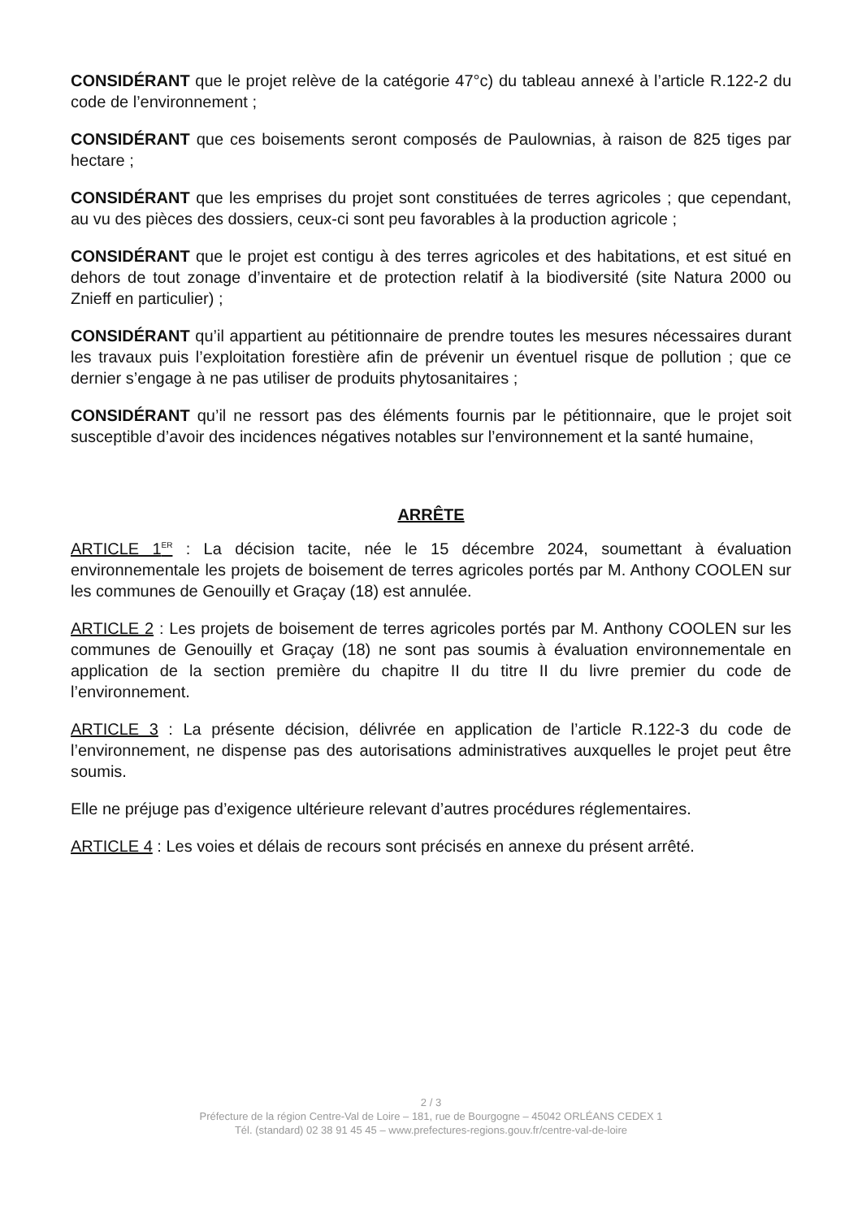CONSIDÉRANT que le projet relève de la catégorie 47°c) du tableau annexé à l’article R.122-2 du code de l’environnement ;
CONSIDÉRANT que ces boisements seront composés de Paulownias, à raison de 825 tiges par hectare ;
CONSIDÉRANT que les emprises du projet sont constituées de terres agricoles ; que cependant, au vu des pièces des dossiers, ceux-ci sont peu favorables à la production agricole ;
CONSIDÉRANT que le projet est contigu à des terres agricoles et des habitations, et est situé en dehors de tout zonage d’inventaire et de protection relatif à la biodiversité (site Natura 2000 ou Znieff en particulier) ;
CONSIDÉRANT qu’il appartient au pétitionnaire de prendre toutes les mesures nécessaires durant les travaux puis l’exploitation forestière afin de prévenir un éventuel risque de pollution ; que ce dernier s’engage à ne pas utiliser de produits phytosanitaires ;
CONSIDÉRANT qu’il ne ressort pas des éléments fournis par le pétitionnaire, que le projet soit susceptible d’avoir des incidences négatives notables sur l’environnement et la santé humaine,
ARRÊTE
ARTICLE 1<sup>ER</sup> : La décision tacite, née le 15 décembre 2024, soumettant à évaluation environnementale les projets de boisement de terres agricoles portés par M. Anthony COOLEN sur les communes de Genouilly et Graçay (18) est annulée.
ARTICLE 2 : Les projets de boisement de terres agricoles portés par M. Anthony COOLEN sur les communes de Genouilly et Graçay (18) ne sont pas soumis à évaluation environnementale en application de la section première du chapitre II du titre II du livre premier du code de l’environnement.
ARTICLE 3 : La présente décision, délivrée en application de l’article R.122-3 du code de l’environnement, ne dispense pas des autorisations administratives auxquelles le projet peut être soumis.
Elle ne préjuge pas d’exigence ultérieure relevant d’autres procédures réglementaires.
ARTICLE 4 : Les voies et délais de recours sont précisés en annexe du présent arrêté.
2 / 3
Préfecture de la région Centre-Val de Loire – 181, rue de Bourgogne – 45042 ORLÉANS CEDEX 1
Tél. (standard) 02 38 91 45 45 – www.prefectures-regions.gouv.fr/centre-val-de-loire